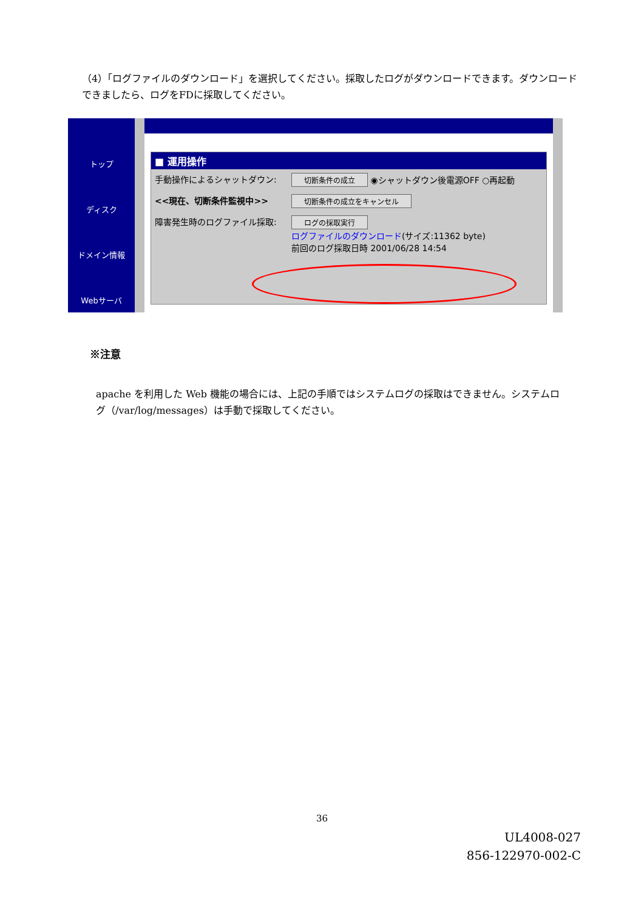（4）「ログファイルのダウンロード」を選択してください。採取したログがダウンロードできます。ダウンロードできましたら、ログをFDに採取してください。
トップ
ディスク
ドメイン情報
Webサーバ
■ 運用操作
手動操作によるシャットダウン:
切断条件の成立 ◉シャットダウン後電源OFF ○再起動
<<現在、切断条件監視中>>
切断条件の成立をキャンセル
障害発生時のログファイル採取:
ログの採取実行
ログファイルのダウンロード(サイズ:11362 byte)
前回のログ採取日時 2001/06/28 14:54
※注意
apache を利用した Web 機能の場合には、上記の手順ではシステムログの採取はできません。システムログ（/var/log/messages）は手動で採取してください。
36
UL4008-027
856-122970-002-C